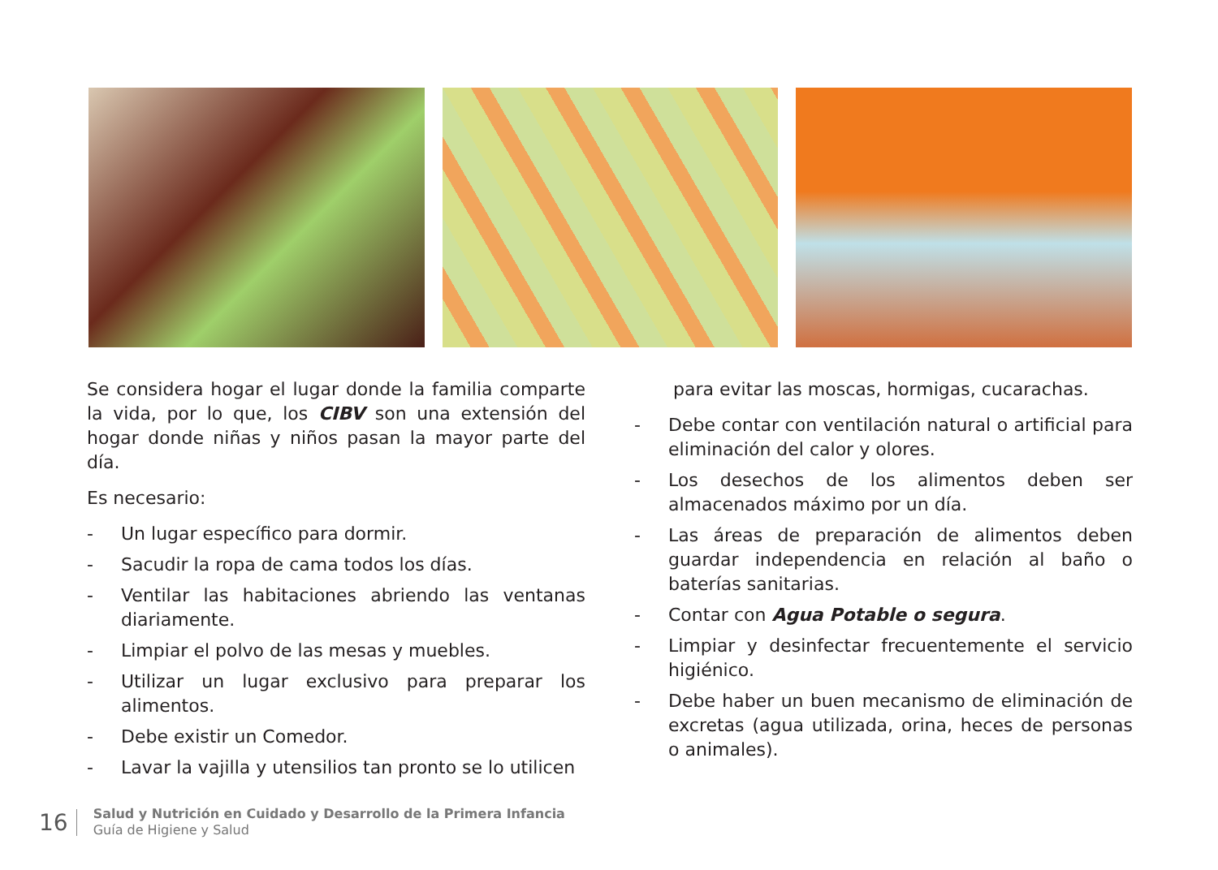Se considera hogar el lugar donde la familia comparte la vida, por lo que, los CIBV son una extensión del hogar donde niñas y niños pasan la mayor parte del día.
Es necesario:
- Un lugar específico para dormir.
- Sacudir la ropa de cama todos los días.
- Ventilar las habitaciones abriendo las ventanas diariamente.
- Limpiar el polvo de las mesas y muebles.
- Utilizar un lugar exclusivo para preparar los alimentos.
- Debe existir un Comedor.
- Lavar la vajilla y utensilios tan pronto se lo utilicen
para evitar las moscas, hormigas, cucarachas.
- Debe contar con ventilación natural o artificial para eliminación del calor y olores.
- Los desechos de los alimentos deben ser almacenados máximo por un día.
- Las áreas de preparación de alimentos deben guardar independencia en relación al baño o baterías sanitarias.
- Contar con Agua Potable o segura.
- Limpiar y desinfectar frecuentemente el servicio higiénico.
- Debe haber un buen mecanismo de eliminación de excretas (agua utilizada, orina, heces de personas o animales).
16
Salud y Nutrición en Cuidado y Desarrollo de la Primera Infancia
Guía de Higiene y Salud